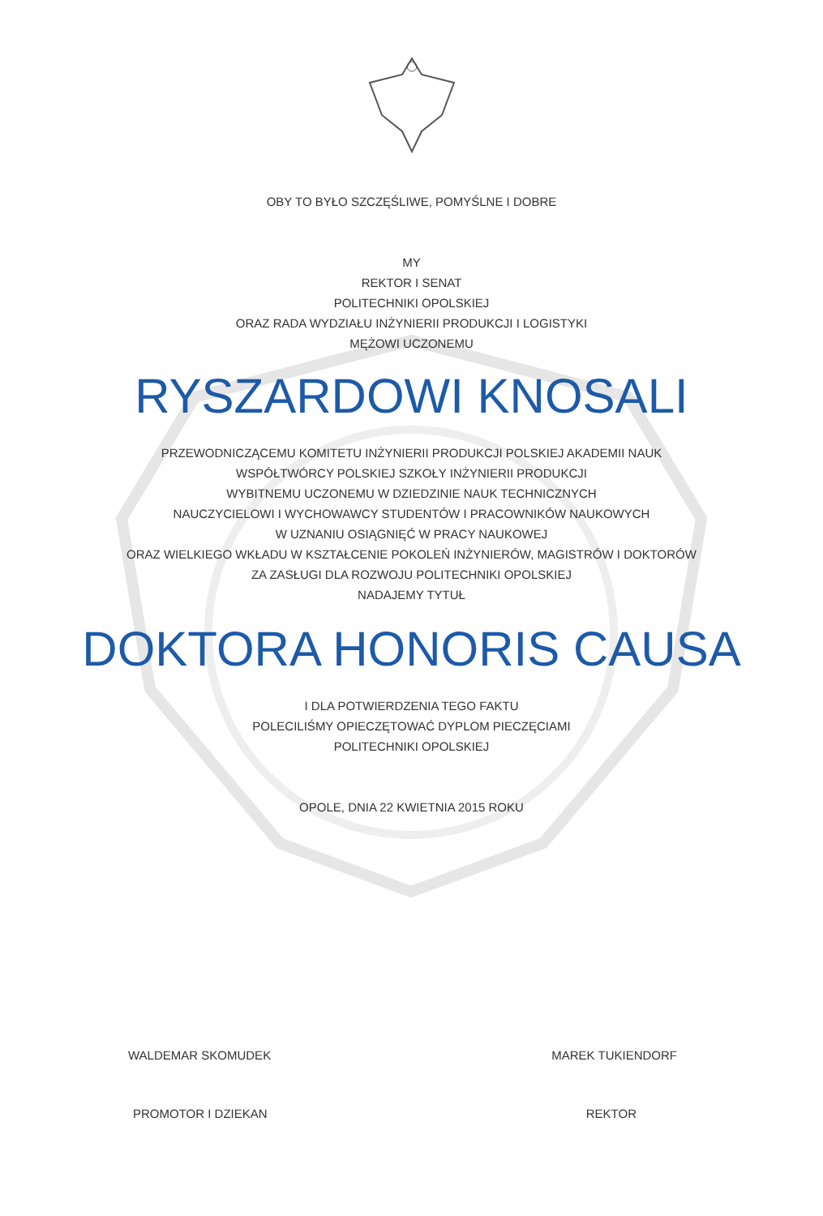OBY TO BYŁO SZCZĘŚLIWE, POMYŚLNE I DOBRE
MY
REKTOR I SENAT
POLITECHNIKI OPOLSKIEJ
ORAZ RADA WYDZIAŁU INŻYNIERII PRODUKCJI I LOGISTYKI
MĘŻOWI UCZONEMU
RYSZARDOWI KNOSALI
PRZEWODNICZĄCEMU KOMITETU INŻYNIERII PRODUKCJI POLSKIEJ AKADEMII NAUK
WSPÓŁTWÓRCY POLSKIEJ SZKOŁY INŻYNIERII PRODUKCJI
WYBITNEMU UCZONEMU W DZIEDZINIE NAUK TECHNICZNYCH
NAUCZYCIELOWI I WYCHOWAWCY STUDENTÓW I PRACOWNIKÓW NAUKOWYCH
W UZNANIU OSIĄGNIĘĆ W PRACY NAUKOWEJ
ORAZ WIELKIEGO WKŁADU W KSZTAŁCENIE POKOLEŃ INŻYNIERÓW, MAGISTRÓW I DOKTORÓW
ZA ZASŁUGI DLA ROZWOJU POLITECHNIKI OPOLSKIEJ
NADAJEMY TYTUŁ
DOKTORA HONORIS CAUSA
I DLA POTWIERDZENIA TEGO FAKTU
POLECILIŚMY OPIECZĘTOWAĆ DYPLOM PIECZĘCIAMI
POLITECHNIKI OPOLSKIEJ
OPOLE, DNIA 22 KWIETNIA 2015 ROKU
WALDEMAR SKOMUDEK MAREK TUKIENDORF
PROMOTOR I DZIEKAN REKTOR